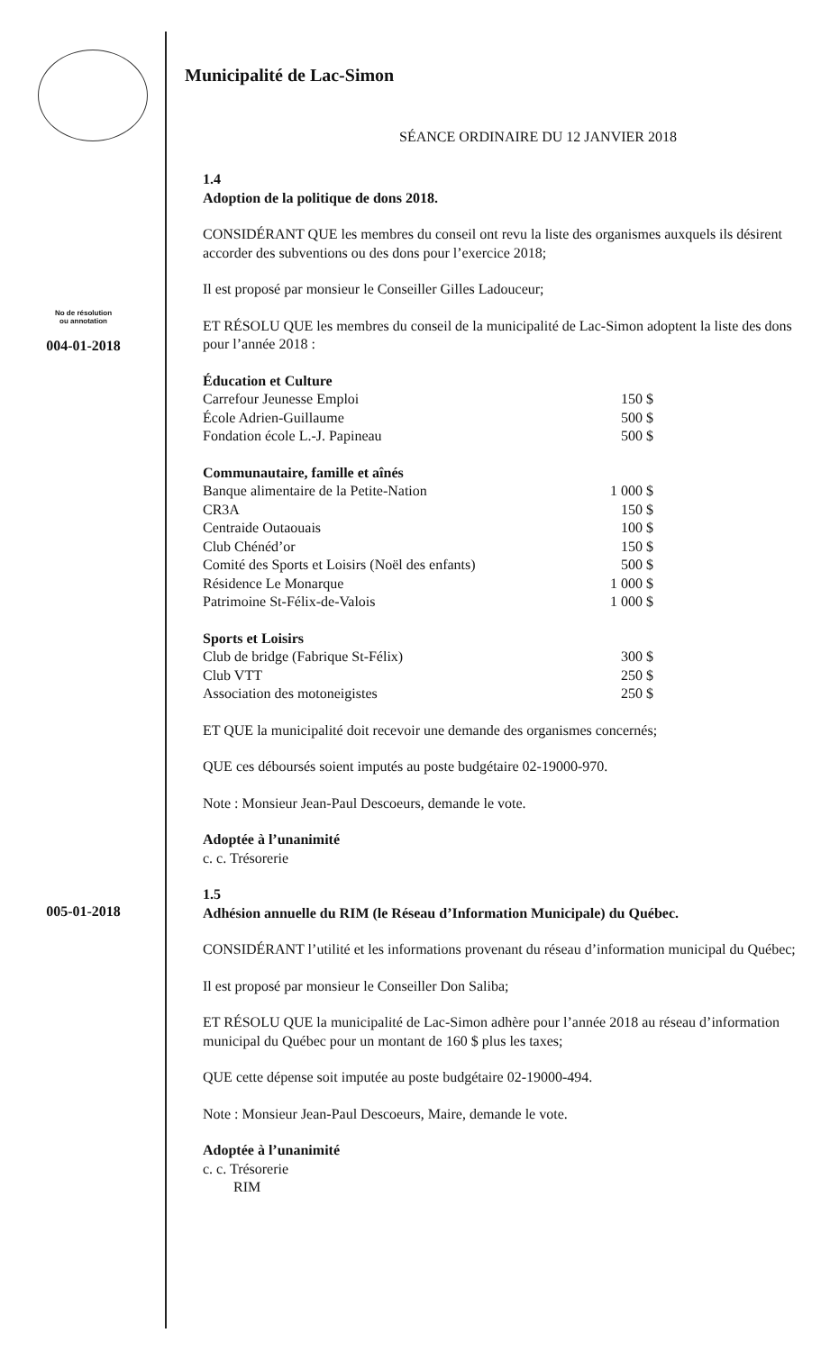Municipalité de Lac-Simon
SÉANCE ORDINAIRE DU 12 JANVIER 2018
No de résolution
ou annotation
004-01-2018
1.4
Adoption de la politique de dons 2018.
CONSIDÉRANT QUE les membres du conseil ont revu la liste des organismes auxquels ils désirent accorder des subventions ou des dons pour l’exercice 2018;
Il est proposé par monsieur le Conseiller Gilles Ladouceur;
ET RÉSOLU QUE les membres du conseil de la municipalité de Lac-Simon adoptent la liste des dons pour l’année 2018 :
Éducation et Culture
| Carrefour Jeunesse Emploi | 150 $ |
| École Adrien-Guillaume | 500 $ |
| Fondation école L.-J. Papineau | 500 $ |
Communautaire, famille et aînés
| Banque alimentaire de la Petite-Nation | 1 000 $ |
| CR3A | 150 $ |
| Centraide Outaouais | 100 $ |
| Club Chénéd’or | 150 $ |
| Comité des Sports et Loisirs (Noël des enfants) | 500 $ |
| Résidence Le Monarque | 1 000 $ |
| Patrimoine St-Félix-de-Valois | 1 000 $ |
Sports et Loisirs
| Club de bridge (Fabrique St-Félix) | 300 $ |
| Club VTT | 250 $ |
| Association des motoneigistes | 250 $ |
ET QUE la municipalité doit recevoir une demande des organismes concernés;
QUE ces déboursés soient imputés au poste budgétaire 02-19000-970.
Note : Monsieur Jean-Paul Descoeurs, demande le vote.
Adoptée à l’unanimité
c. c. Trésorerie
005-01-2018
1.5
Adhésion annuelle du RIM (le Réseau d’Information Municipale) du Québec.
CONSIDÉRANT l’utilité et les informations provenant du réseau d’information municipal du Québec;
Il est proposé par monsieur le Conseiller Don Saliba;
ET RÉSOLU QUE la municipalité de Lac-Simon adhère pour l’année 2018 au réseau d’information municipal du Québec pour un montant de 160 $ plus les taxes;
QUE cette dépense soit imputée au poste budgétaire 02-19000-494.
Note : Monsieur Jean-Paul Descoeurs, Maire, demande le vote.
Adoptée à l’unanimité
c. c. Trésorerie
RIM